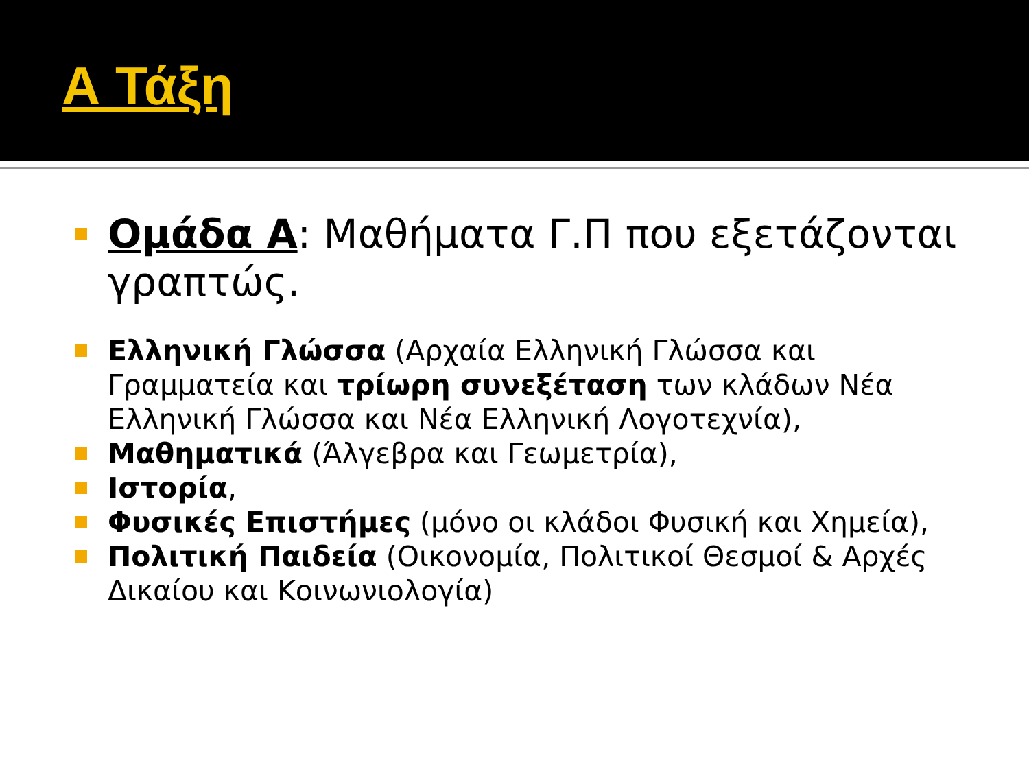Α Τάξη
Ομάδα Α: Μαθήματα Γ.Π που εξετάζονται γραπτώς.
Ελληνική Γλώσσα (Αρχαία Ελληνική Γλώσσα και Γραμματεία και τρίωρη συνεξέταση των κλάδων Νέα Ελληνική Γλώσσα και Νέα Ελληνική Λογοτεχνία),
Μαθηματικά (Άλγεβρα και Γεωμετρία),
Ιστορία,
Φυσικές Επιστήμες (μόνο οι κλάδοι Φυσική και Χημεία),
Πολιτική Παιδεία (Οικονομία, Πολιτικοί Θεσμοί & Αρχές Δικαίου και Κοινωνιολογία)